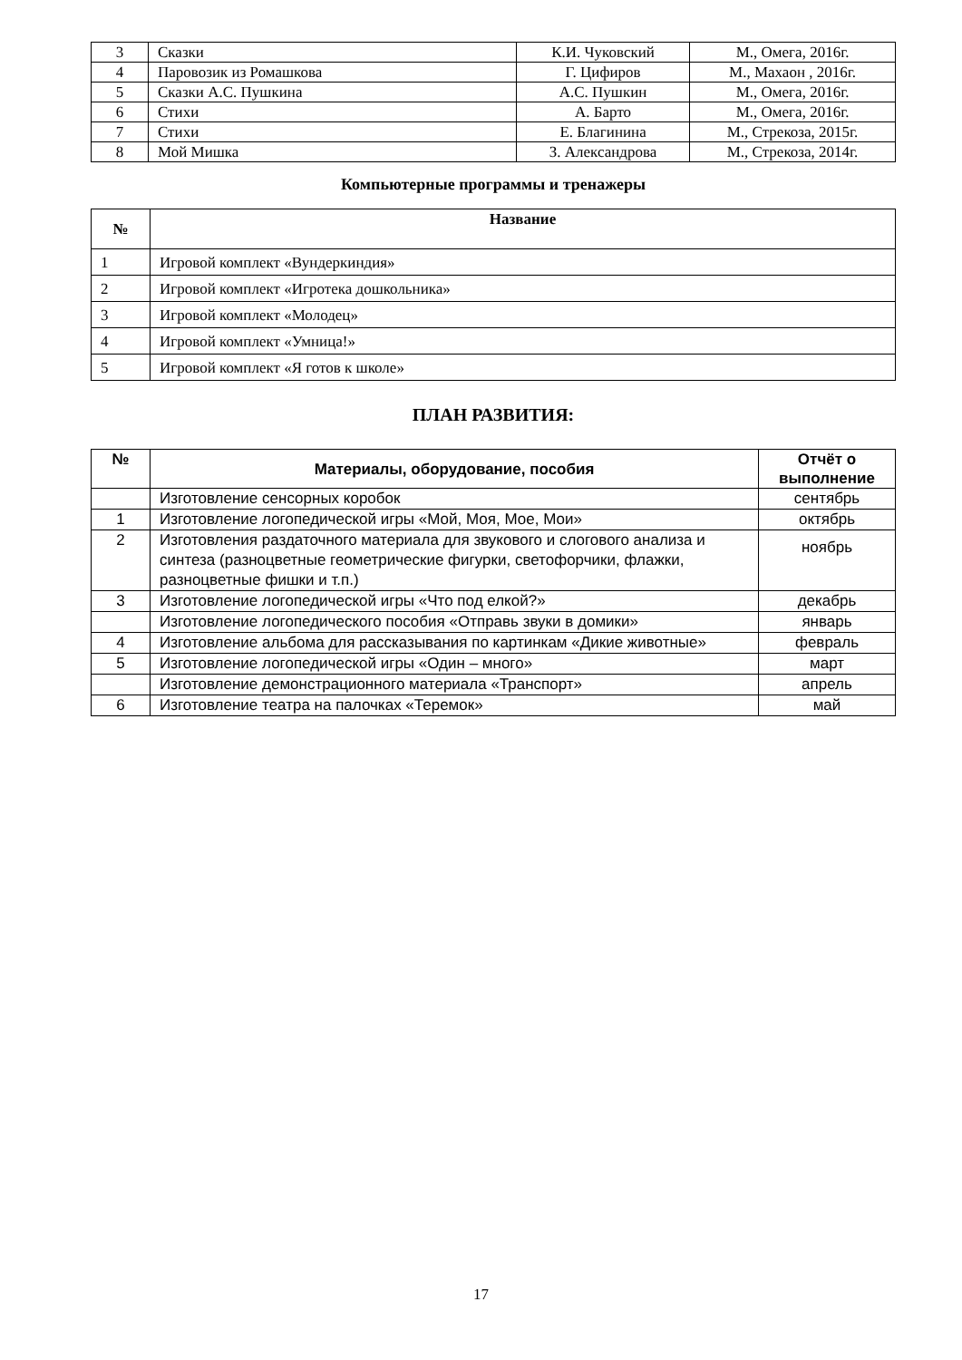| 3 | Сказки | К.И. Чуковский | М., Омега, 2016г. |
| 4 | Паровозик из Ромашкова | Г. Цифиров | М., Махаон , 2016г. |
| 5 | Сказки А.С. Пушкина | А.С. Пушкин | М., Омега, 2016г. |
| 6 | Стихи | А. Барто | М., Омега, 2016г. |
| 7 | Стихи | Е. Благинина | М., Стрекоза, 2015г. |
| 8 | Мой Мишка | З. Александрова | М., Стрекоза, 2014г. |
Компьютерные программы и тренажеры
| № | Название |
| --- | --- |
| 1 | Игровой комплект «Вундеркиндия» |
| 2 | Игровой комплект «Игротека дошкольника» |
| 3 | Игровой комплект «Молодец» |
| 4 | Игровой комплект «Умница!» |
| 5 | Игровой комплект «Я готов к школе» |
ПЛАН РАЗВИТИЯ:
| № | Материалы, оборудование, пособия | Отчёт о выполнение |
| --- | --- | --- |
| | Изготовление сенсорных коробок | сентябрь |
| 1 | Изготовление логопедической игры «Мой, Моя, Мое, Мои» | октябрь |
| 2 | Изготовления раздаточного материала для звукового и слогового анализа и синтеза (разноцветные геометрические фигурки, светофорчики, флажки, разноцветные фишки и т.п.) | ноябрь |
| 3 | Изготовление логопедической игры «Что под елкой?» | декабрь |
| | Изготовление логопедического пособия «Отправь звуки в домики» | январь |
| 4 | Изготовление альбома для рассказывания по картинкам «Дикие животные» | февраль |
| 5 | Изготовление логопедической игры «Один – много» | март |
| | Изготовление демонстрационного материала «Транспорт» | апрель |
| 6 | Изготовление театра на палочках «Теремок» | май |
17